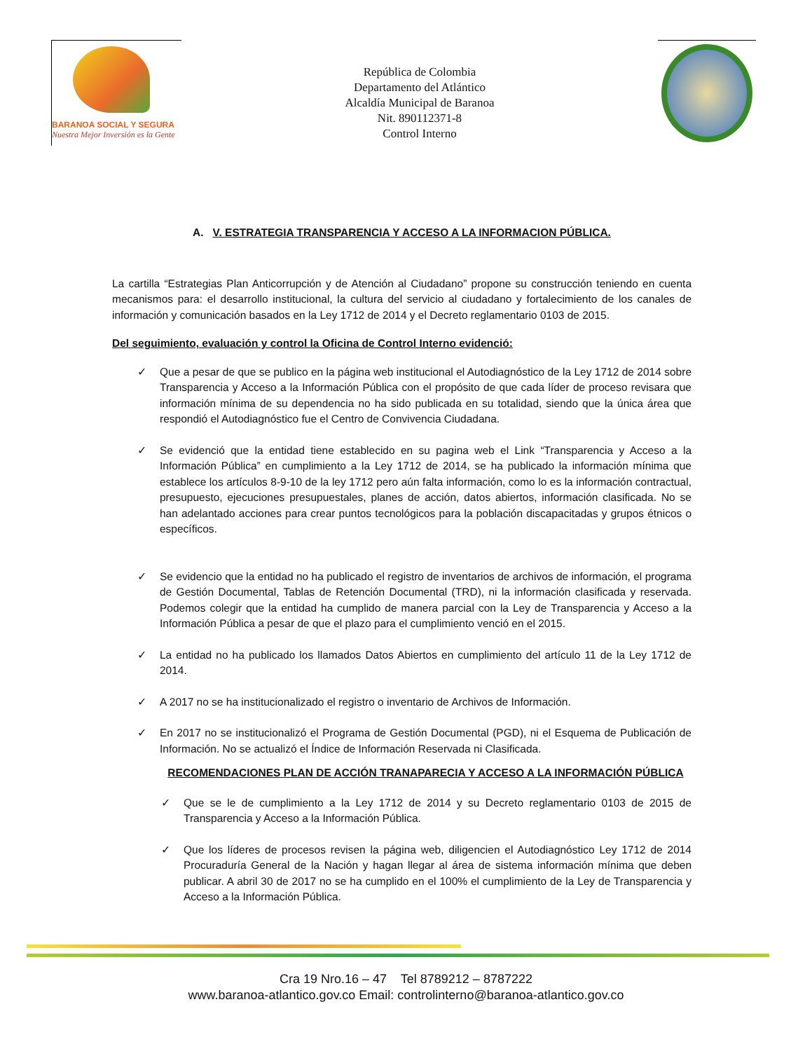BARANOA SOCIAL Y SEGURA
Nuestra Mejor Inversión es la Gente
República de Colombia
Departamento del Atlántico
Alcaldía Municipal de Baranoa
Nit. 890112371-8
Control Interno
A. V. ESTRATEGIA TRANSPARENCIA Y ACCESO A LA INFORMACION PÚBLICA.
La cartilla “Estrategias Plan Anticorrupción y de Atención al Ciudadano” propone su construcción teniendo en cuenta mecanismos para: el desarrollo institucional, la cultura del servicio al ciudadano y fortalecimiento de los canales de información y comunicación basados en la Ley 1712 de 2014 y el Decreto reglamentario 0103 de 2015.
Del seguimiento, evaluación y control la Oficina de Control Interno evidenció:
✓ Que a pesar de que se publico en la página web institucional el Autodiagnóstico de la Ley 1712 de 2014 sobre Transparencia y Acceso a la Información Pública con el propósito de que cada líder de proceso revisara que información mínima de su dependencia no ha sido publicada en su totalidad, siendo que la única área que respondió el Autodiagnóstico fue el Centro de Convivencia Ciudadana.
✓ Se evidenció que la entidad tiene establecido en su pagina web el Link “Transparencia y Acceso a la Información Pública” en cumplimiento a la Ley 1712 de 2014, se ha publicado la información mínima que establece los artículos 8-9-10 de la ley 1712 pero aún falta información, como lo es la información contractual, presupuesto, ejecuciones presupuestales, planes de acción, datos abiertos, información clasificada. No se han adelantado acciones para crear puntos tecnológicos para la población discapacitadas y grupos étnicos o específicos.
✓ Se evidencio que la entidad no ha publicado el registro de inventarios de archivos de información, el programa de Gestión Documental, Tablas de Retención Documental (TRD), ni la información clasificada y reservada. Podemos colegir que la entidad ha cumplido de manera parcial con la Ley de Transparencia y Acceso a la Información Pública a pesar de que el plazo para el cumplimiento venció en el 2015.
✓ La entidad no ha publicado los llamados Datos Abiertos en cumplimiento del artículo 11 de la Ley 1712 de 2014.
✓ A 2017 no se ha institucionalizado el registro o inventario de Archivos de Información.
✓ En 2017 no se institucionalizó el Programa de Gestión Documental (PGD), ni el Esquema de Publicación de Información. No se actualizó el Índice de Información Reservada ni Clasificada.
RECOMENDACIONES PLAN DE ACCIÓN TRANAPARECIA Y ACCESO A LA INFORMACIÓN PÚBLICA
✓ Que se le de cumplimiento a la Ley 1712 de 2014 y su Decreto reglamentario 0103 de 2015 de Transparencia y Acceso a la Información Pública.
✓ Que los líderes de procesos revisen la página web, diligencien el Autodiagnóstico Ley 1712 de 2014 Procuraduría General de la Nación y hagan llegar al área de sistema información mínima que deben publicar. A abril 30 de 2017 no se ha cumplido en el 100% el cumplimiento de la Ley de Transparencia y Acceso a la Información Pública.
Cra 19 Nro.16 – 47 Tel 8789212 – 8787222
www.baranoa-atlantico.gov.co Email: controlinterno@baranoa-atlantico.gov.co